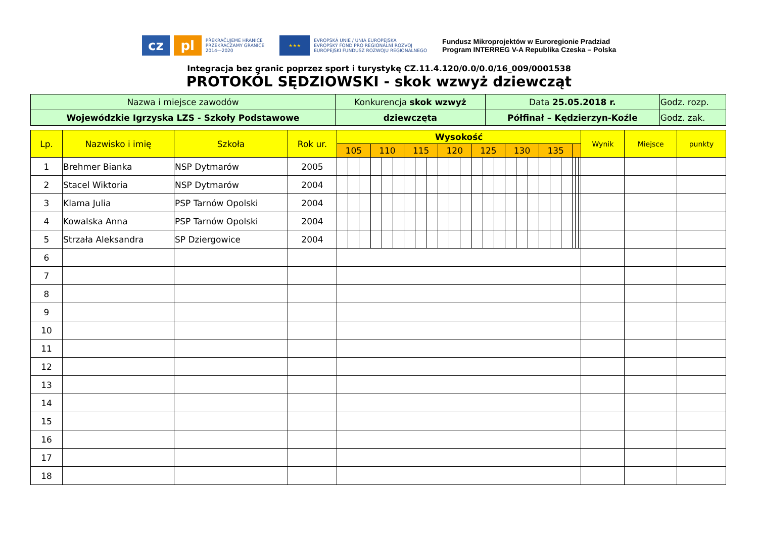cz pl
PŘEKRAČUJEME HRANICE
PRZEKRACZAMY GRANICE
2014—2020
★★★
EVROPSKÁ UNIE / UNIA EUROPEJSKA
EVROPSKÝ FOND PRO REGIONÁLNÍ ROZVOJ
EUROPEJSKI FUNDUSZ ROZWOJU REGIONALNEGO
Fundusz Mikroprojektów w Euroregionie Pradziad
Program INTERREG V-A Republika Czeska – Polska
Integracja bez granic poprzez sport i turystykę CZ.11.4.120/0.0/0.0/16_009/0001538
PROTOKÓL SĘDZIOWSKI - skok wzwyż dziewcząt
| Nazwa i miejsce zawodów | Konkurencja skok wzwyż | Data 25.05.2018 r. | Godz. rozp. |
| Wojewódzkie Igrzyska LZS - Szkoły Podstawowe | dziewczęta | Półfinał – Kędzierzyn-Koźle | Godz. zak. |
| Lp. | Nazwisko i imię | Szkoła | Rok ur. | Wysokość | | | | | | | | | | | | | | | | | | | | | | | | Wynik | Miejsce | punkty |
| --- | --- | --- | --- | --- | --- | --- | --- | --- | --- | --- | --- | --- | --- | --- | --- | --- | --- | --- | --- | --- | --- | --- | --- | --- | --- | --- | --- | --- | --- | --- |
| | | | | 105 | | | 110 | | | 115 | | | 120 | | | 125 | | | 130 | | | 135 | | | | | | | | |
| 1 | Brehmer Bianka | NSP Dytmarów | 2005 | | | | | | | | | | | | | | | | | | | | | | | | | | | |
| 2 | Stacel Wiktoria | NSP Dytmarów | 2004 | | | | | | | | | | | | | | | | | | | | | | | | | | | |
| 3 | Klama Julia | PSP Tarnów Opolski | 2004 | | | | | | | | | | | | | | | | | | | | | | | | | | | |
| 4 | Kowalska Anna | PSP Tarnów Opolski | 2004 | | | | | | | | | | | | | | | | | | | | | | | | | | | |
| 5 | Strzała Aleksandra | SP Dziergowice | 2004 | | | | | | | | | | | | | | | | | | | | | | | | | | | |
| 6 | | | | | | | | | | | | | | | | | | | | | | | | | | | | | | |
| 7 | | | | | | | | | | | | | | | | | | | | | | | | | | | | | | |
| 8 | | | | | | | | | | | | | | | | | | | | | | | | | | | | | | |
| 9 | | | | | | | | | | | | | | | | | | | | | | | | | | | | | | |
| 10 | | | | | | | | | | | | | | | | | | | | | | | | | | | | | | |
| 11 | | | | | | | | | | | | | | | | | | | | | | | | | | | | | | |
| 12 | | | | | | | | | | | | | | | | | | | | | | | | | | | | | | |
| 13 | | | | | | | | | | | | | | | | | | | | | | | | | | | | | | |
| 14 | | | | | | | | | | | | | | | | | | | | | | | | | | | | | | |
| 15 | | | | | | | | | | | | | | | | | | | | | | | | | | | | | | |
| 16 | | | | | | | | | | | | | | | | | | | | | | | | | | | | | | |
| 17 | | | | | | | | | | | | | | | | | | | | | | | | | | | | | | |
| 18 | | | | | | | | | | | | | | | | | | | | | | | | | | | | | | |